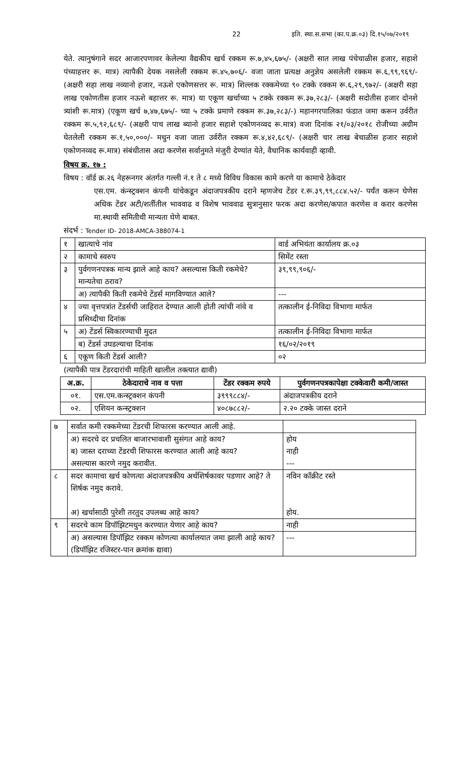22 इति. स्था.स.सभा (का.प.क्र.०३) दि.१५/०७/२०१९
येते. त्यानुषंगाने सदर आजारपणावर केलेल्या वैद्यकीय खर्च रक्कम रू.७,४५,६७५/- (अक्षरी सात लाख पंचेचाळीस हजार, सहाशे पंच्याहत्तर रू. मात्र) त्यापैकी देयक नसलेली रक्कम रू.४५,७०६/- वजा जाता प्रत्यक्ष अनुज्ञेय असलेली रक्कम रू.६,९९,९६९/- (अक्षरी सहा लाख नव्यानो हजार, नऊशे एकोणसत्तर रू. मात्र) शिल्लक रक्कमेच्या ९० टक्के रक्कम रू.६,२९,९७२/- (अक्षरी सहा लाख एकोणतीस हजार नऊशे बहात्तर रू. मात्र) या एकूण खर्चाच्या ५ टक्के रक्कम रू.३७,२८३/- (अक्षरी सदोतीस हजार दोनशे त्र्यांशी रू.मात्र) (एकूण खर्च ७,४७,६७५/- च्या ५ टक्के प्रमाणे रक्कम रू.३७,२८३/-) महानगरपालिका फंडात जमा करून उर्वरीत रक्कम रू.५,९२,६८९/- (अक्षरी पाच लाख ब्यानो हजार सहाशे एकोणनव्वद रू.मात्र) वजा दिनांक २१/०३/२०१८ रोजीच्या अग्रीम घेतलेली रक्कम रू.१,५०,०००/- मधुन वजा जाता उर्वरीत रक्कम रू.४,४२,६८९/- (अक्षरी चार लाख बेचाळीस हजार सहाशे एकोणनव्वद रू.मात्र) संबंधीतास अदा करणेस सर्वानुमते मंजुरी देण्यांत येते, वैधानिक कार्यवाही व्हावी.
विषय क्र. १७ :
विषय : वॉर्ड क्र.२६ नेहरूनगर अंतर्गत गल्ली नं.१ ते ८ मध्ये विविध विकास कामे करणे या कामाचे ठेकेदार
एस.एम. कंन्स्ट्रक्शन कंपनी यांचेकडून अंदाजपत्रकीय दराने म्हणजेच टेंडर र.रू.३९,९९,८८४.५२/- पर्यंत करून घेणेस अधिक टेंडर अटी/शर्तीतील भाववाढ व विशेष भाववाढ सुत्रानुसार फरक अदा करणेस/कपात करणेस व करार करणेस मा.स्थायी समितीची मान्यता घेणे बाबत.
संदर्भ : Tender ID- 2018-AMCA-388074-1
| १ | खात्याचे नांव | वार्ड अभियंता कार्यालय क्र.०३ |
| २ | कामाचे स्वरुप | सिमेंट रस्ता |
| ३ | पुर्वगणनपत्रक मान्य झाले आहे काय? असल्यास किती रकमेचे? मान्यतेचा ठराव? | ३९,९९,९०६/- |
| | अ) त्यापैकी किती रकमेचे टेंडर्स मागविण्यात आले? | --- |
| ४ | ज्या वृत्तपत्रांत टेंडर्सची जाहिरात देण्यात आली होती त्यांची नांवे व प्रसिध्दीचा दिनांक | तत्कालीन ई-निविदा विभागा मार्फत |
| ५ | अ) टेंडर्स स्विकारण्याची मुदत | तत्कालीन ई-निविदा विभागा मार्फत |
| | ब) टेंडर्स उघडल्याचा दिनांक | १६/०२/२०१९ |
| ६ | एकूण किती टेंडर्स आली? | ०२ |
(त्यापैकी पात्र टेंडरदारांची माहिती खालील तक्त्यात द्यावी)
| अ.क्र. | ठेकेदाराचे नाव व पत्ता | टेंडर रक्कम रुपये | पुर्वगणनपत्रकापेक्षा टक्केवारी कमी/जास्त |
| --- | --- | --- | --- |
| ०१. | एस.एम.कन्स्ट्रक्शन कंपनी | ३९९९८८४/- | अंदाजपत्रकीय दराने |
| ०२. | एशियन कन्स्ट्रक्शन | ४०८७८८२/- | २.२० टक्के जास्त दराने |
| ७ | सर्वात कमी रक्कमेच्या टेंडरची शिफारस करण्यात आली आहे. | |
| | अ) सदरचे दर प्रचलित बाजारभावाशी सुसंगत आहे काय? ब) जास्त दराच्या टेंडरची शिफारस करण्यात आली आहे काय? असल्यास कारणे नमुद करावीत. | होय नाही --- |
| ८ | सदर कामाचा खर्च कोणत्या अंदाजपत्रकीय अर्थशिर्षकावर पडणार आहे? ते शिर्षक नमुद करावे. अ) खर्चासाठी पुरेशी तरतुद उपलब्ध आहे काय? | नविन कॉंक्रीट रस्ते होय. |
| ९ | सदरचे काम डिपॉझिटमधुन करण्यात येणार आहे काय? | नाही |
| | अ) असल्यास डिपॉझिट रक्कम कोणत्या कार्यालयात जमा झाली आहे काय? (डिपॉझिट रजिस्टर-पान क्रमांक द्यावा) | --- |